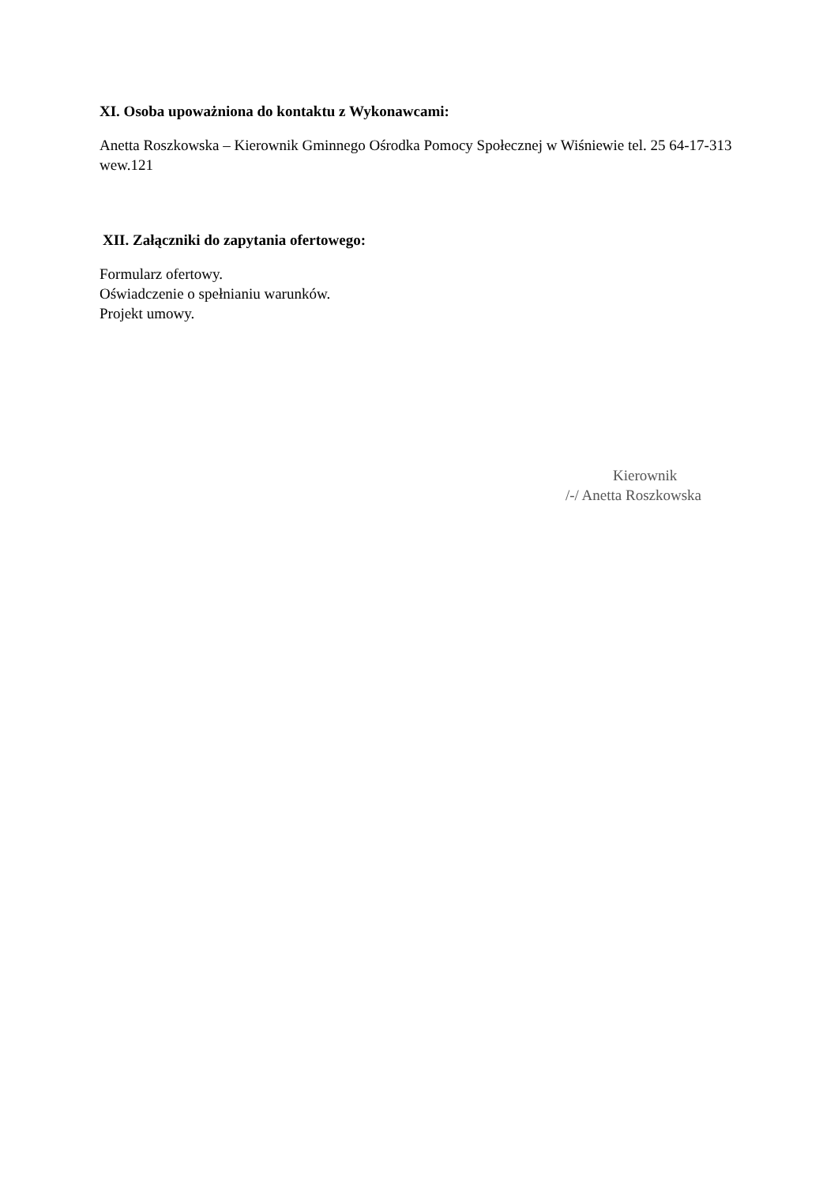XI. Osoba upoważniona do kontaktu z Wykonawcami:
Anetta Roszkowska – Kierownik Gminnego Ośrodka Pomocy Społecznej w Wiśniewie tel. 25 64-17-313 wew.121
XII. Załączniki do zapytania ofertowego:
Formularz ofertowy.
Oświadczenie o spełnianiu warunków.
Projekt umowy.
Kierownik
/-/ Anetta Roszkowska